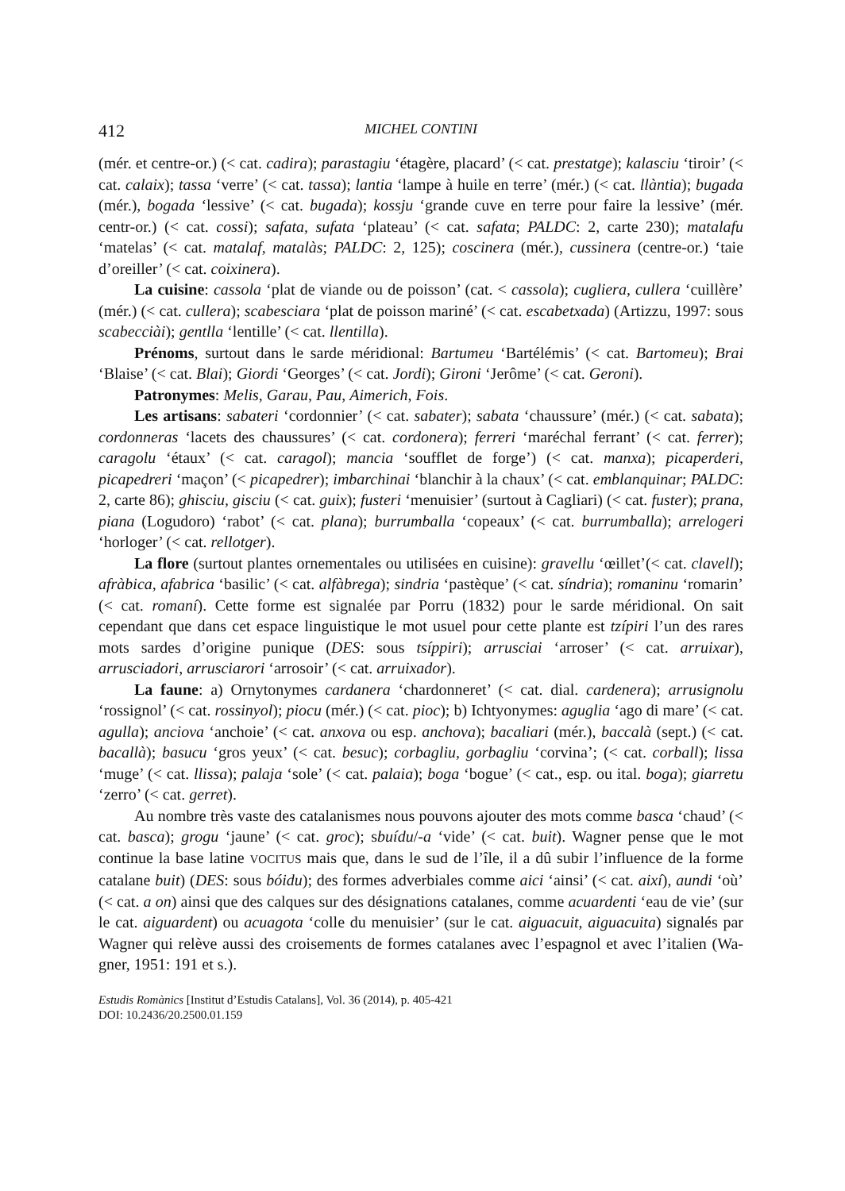412 MICHEL CONTINI
(mér. et centre-or.) (< cat. cadira); parastagiu ‘étagère, placard’ (< cat. prestatge); ka­lasciu ‘tiroir’ (< cat. calaix); tassa ‘verre’ (< cat. tassa); lantia ‘lampe à huile en terre’ (mér.) (< cat. llàntia); bugada (mér.), bogada ‘lessive’ (< cat. bugada); kossju ‘grande cuve en terre pour faire la lessive’ (mér. centr-or.) (< cat. cossi); safata, sufata ‘plateau’ (< cat. safata; PALDC: 2, carte 230); matalafu ‘matelas’ (< cat. matalaf, matalàs; PALDC: 2, 125); coscinera (mér.), cussinera (centre-or.) ‘taie d’oreiller’ (< cat. coixi­nera).
La cuisine: cassola ‘plat de viande ou de poisson’ (cat. < cassola); cugliera, cullera ‘cuillère’ (mér.) (< cat. cullera); scabesciara ‘plat de poisson mariné’ (< cat. escabetxa­da) (Artizzu, 1997: sous scabecciài); gentlla ‘lentille’ (< cat. llentilla).
Prénoms, surtout dans le sarde méridional: Bartumeu ‘Bartélémis’ (< cat. Barto­meu); Brai ‘Blaise’ (< cat. Blai); Giordi ‘Georges’ (< cat. Jordi); Gironi ‘Jerôme’ (< cat. Geroni).
Patronymes: Melis, Garau, Pau, Aimerich, Fois.
Les artisans: sabateri ‘cordonnier’ (< cat. sabater); sabata ‘chaussure’ (mér.) (< cat. sabata); cordonneras ‘lacets des chaussures’ (< cat. cordonera); ferreri ‘maréchal ferrant’ (< cat. ferrer); caragolu ‘étaux’ (< cat. caragol); mancia ‘soufflet de forge’) (< cat. manxa); picaperderi, picapedreri ‘maçon’ (< picapedrer); imbarchinai ‘blanchir à la chaux’ (< cat. emblanquinar; PALDC: 2, carte 86); ghisciu, gisciu (< cat. guix); fus­teri ‘menuisier’ (surtout à Cagliari) (< cat. fuster); prana, piana (Logudoro) ‘rabot’ (< cat. plana); burrumballa ‘copeaux’ (< cat. burrumballa); arrelogeri ‘horloger’ (< cat. rellotger).
La flore (surtout plantes ornementales ou utilisées en cuisine): gravellu ‘œillet’(< cat. clavell); afràbica, afabrica ‘basilic’ (< cat. alfàbrega); sindria ‘pastèque’ (< cat. síndria); romaninu ‘romarin’ (< cat. romaní). Cette forme est signalée par Porru (1832) pour le sarde méridional. On sait cependant que dans cet espace linguistique le mot usuel pour cette plante est tzípiri l’un des rares mots sardes d’origine punique (DES: sous tsíp­piri); arrusciai ‘arroser’ (< cat. arruixar), arrusciadori, arrusciarori ‘arrosoir’ (< cat. arruixador).
La faune: a) Ornytonymes cardanera ‘chardonneret’ (< cat. dial. cardenera); arru­signolu ‘rossignol’ (< cat. rossinyol); piocu (mér.) (< cat. pioc); b) Ichtyonymes: aguglia ‘ago di mare’ (< cat. agulla); anciova ‘anchoie’ (< cat. anxova ou esp. anchova); baca­liari (mér.), baccalà (sept.) (< cat. bacallà); basucu ‘gros yeux’ (< cat. besuc); corbagliu, gorbagliu ‘corvina’; (< cat. corball); lissa ‘muge’ (< cat. llissa); palaja ‘sole’ (< cat. palaia); boga ‘bogue’ (< cat., esp. ou ital. boga); giarretu ‘zerro’ (< cat. gerret).
Au nombre très vaste des catalanismes nous pouvons ajouter des mots comme basca ‘chaud’ (< cat. basca); grogu ‘jaune’ (< cat. groc); sbuídu/-a ‘vide’ (< cat. buit). Wagner pense que le mot continue la base latine VOCITUS mais que, dans le sud de l’île, il a dû subir l’influence de la forme catalane buit) (DES: sous bóidu); des formes adver­biales comme aici ‘ainsi’ (< cat. així), aundi ‘où’ (< cat. a on) ainsi que des calques sur des désignations catalanes, comme acuardenti ‘eau de vie’ (sur le cat. aiguardent) ou acuagota ‘colle du menuisier’ (sur le cat. aiguacuit, aiguacuita) signalés par Wagner qui relève aussi des croisements de formes catalanes avec l’espagnol et avec l’italien (Wa­gner, 1951: 191 et s.).
Estudis Romànics [Institut d’Estudis Catalans], Vol. 36 (2014), p. 405-421
DOI: 10.2436/20.2500.01.159